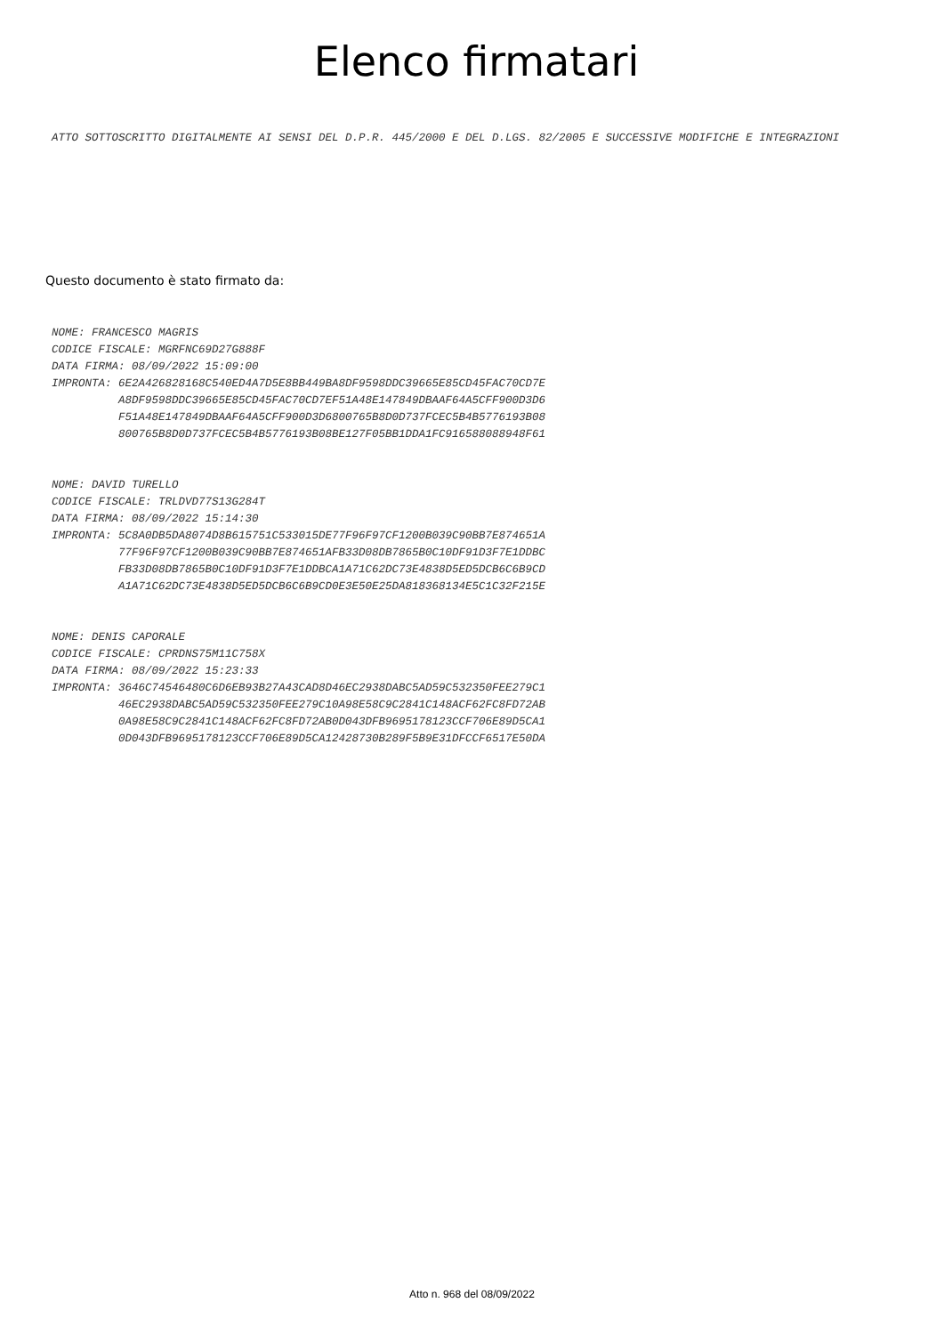Elenco firmatari
ATTO SOTTOSCRITTO DIGITALMENTE AI SENSI DEL D.P.R. 445/2000 E DEL D.LGS. 82/2005 E SUCCESSIVE MODIFICHE E INTEGRAZIONI
Questo documento è stato firmato da:
NOME: FRANCESCO MAGRIS CODICE FISCALE: MGRFNC69D27G888F DATA FIRMA: 08/09/2022 15:09:00 IMPRONTA: 6E2A426828168C540ED4A7D5E8BB449BA8DF9598DDC39665E85CD45FAC70CD7E A8DF9598DDC39665E85CD45FAC70CD7EF51A48E147849DBAAF64A5CFF900D3D6 F51A48E147849DBAAF64A5CFF900D3D6800765B8D0D737FCEC5B4B5776193B08 800765B8D0D737FCEC5B4B5776193B08BE127F05BB1DDA1FC916588088948F61
NOME: DAVID TURELLO CODICE FISCALE: TRLDVD77S13G284T DATA FIRMA: 08/09/2022 15:14:30 IMPRONTA: 5C8A0DB5DA8074D8B615751C533015DE77F96F97CF1200B039C90BB7E874651A 77F96F97CF1200B039C90BB7E874651AFB33D08DB7865B0C10DF91D3F7E1DDBC FB33D08DB7865B0C10DF91D3F7E1DDBCA1A71C62DC73E4838D5ED5DCB6C6B9CD A1A71C62DC73E4838D5ED5DCB6C6B9CD0E3E50E25DA818368134E5C1C32F215E
NOME: DENIS CAPORALE CODICE FISCALE: CPRDNS75M11C758X DATA FIRMA: 08/09/2022 15:23:33 IMPRONTA: 3646C74546480C6D6EB93B27A43CAD8D46EC2938DABC5AD59C532350FEE279C1 46EC2938DABC5AD59C532350FEE279C10A98E58C9C2841C148ACF62FC8FD72AB 0A98E58C9C2841C148ACF62FC8FD72AB0D043DFB9695178123CCF706E89D5CA1 0D043DFB9695178123CCF706E89D5CA12428730B289F5B9E31DFCCF6517E50DA
Atto n. 968 del 08/09/2022